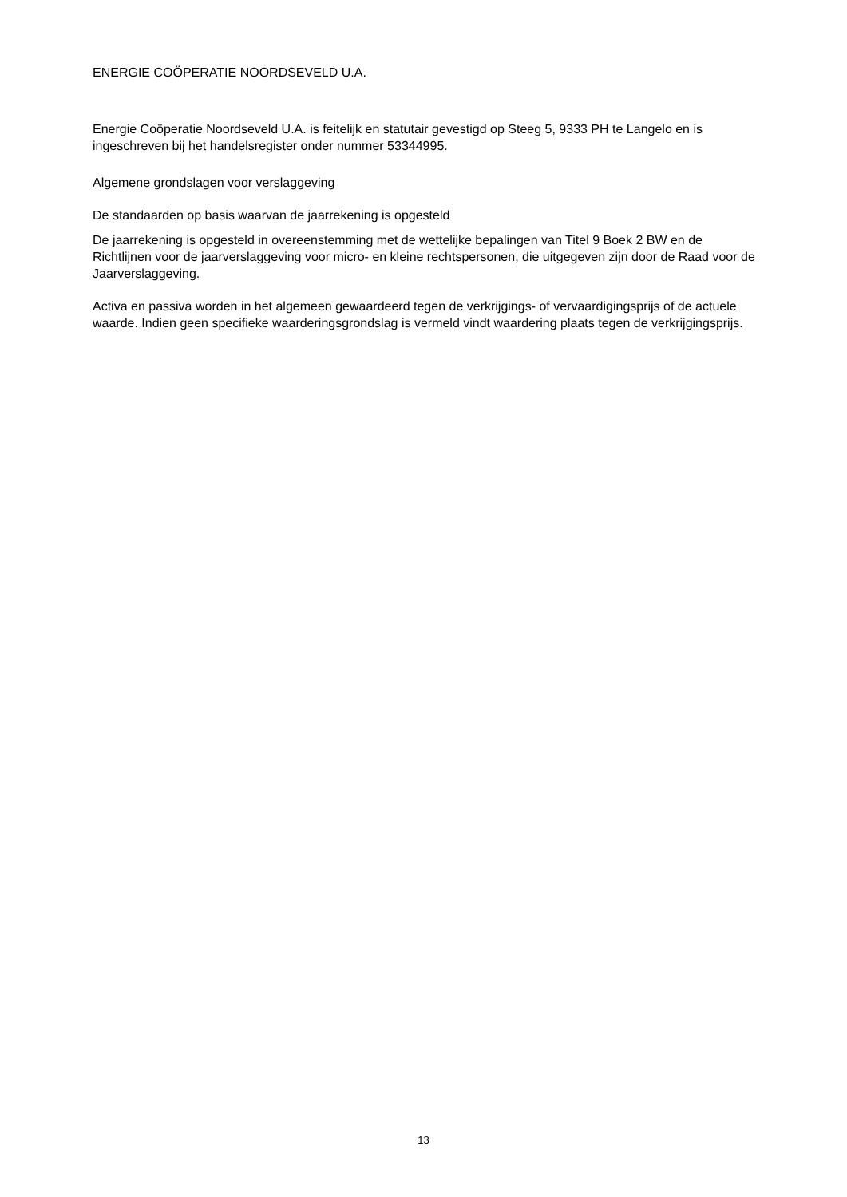ENERGIE COÖPERATIE NOORDSEVELD U.A.
Energie Coöperatie Noordseveld U.A. is feitelijk en statutair gevestigd op Steeg 5, 9333 PH te Langelo en is ingeschreven bij het handelsregister onder nummer 53344995.
Algemene grondslagen voor verslaggeving
De standaarden op basis waarvan de jaarrekening is opgesteld
De jaarrekening is opgesteld in overeenstemming met de wettelijke bepalingen van Titel 9 Boek 2 BW en de Richtlijnen voor de jaarverslaggeving voor micro- en kleine rechtspersonen, die uitgegeven zijn door de Raad voor de Jaarverslaggeving.
Activa en passiva worden in het algemeen gewaardeerd tegen de verkrijgings- of vervaardigingsprijs of de actuele waarde. Indien geen specifieke waarderingsgrondslag is vermeld vindt waardering plaats tegen de verkrijgingsprijs.
13